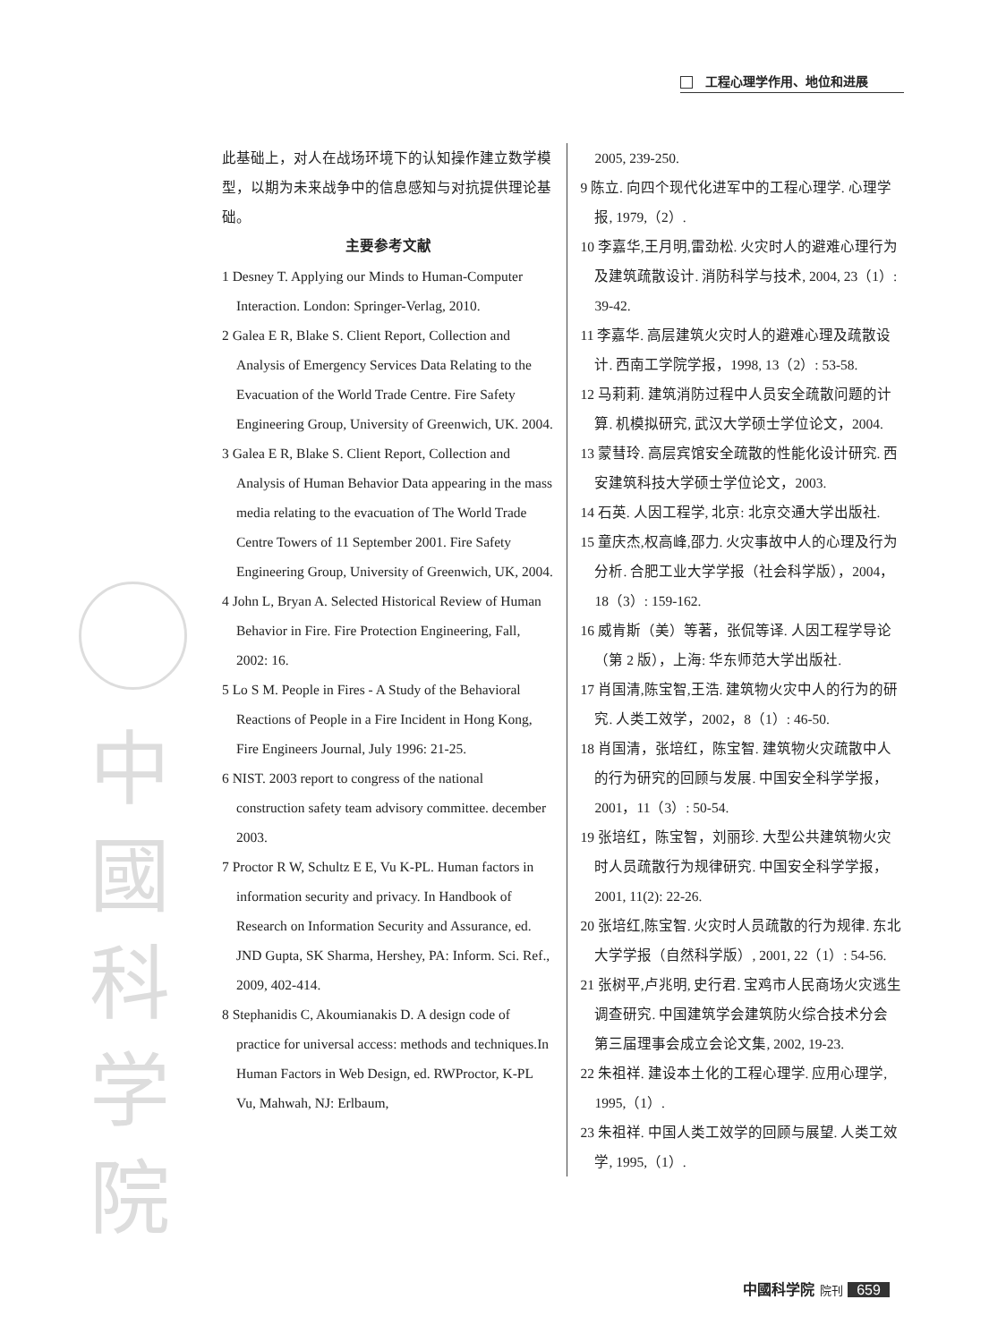工程心理学作用、地位和进展
中 國 科 学 院
此基础上，对人在战场环境下的认知操作建立数学模型，以期为未来战争中的信息感知与对抗提供理论基础。
主要参考文献
1 Desney T. Applying our Minds to Human-Computer Interaction. London: Springer-Verlag, 2010.
2 Galea E R, Blake S. Client Report, Collection and Analysis of Emergency Services Data Relating to the Evacuation of the World Trade Centre. Fire Safety Engineering Group, University of Greenwich, UK. 2004.
3 Galea E R, Blake S. Client Report, Collection and Analysis of Human Behavior Data appearing in the mass media relating to the evacuation of The World Trade Centre Towers of 11 September 2001. Fire Safety Engineering Group, University of Greenwich, UK, 2004.
4 John L, Bryan A. Selected Historical Review of Human Behavior in Fire. Fire Protection Engineering, Fall, 2002: 16.
5 Lo S M. People in Fires - A Study of the Behavioral Reactions of People in a Fire Incident in Hong Kong, Fire Engineers Journal, July 1996: 21-25.
6 NIST. 2003 report to congress of the national construction safety team advisory committee. december 2003.
7 Proctor R W, Schultz E E, Vu K-PL. Human factors in information security and privacy. In Handbook of Research on Information Security and Assurance, ed. JND Gupta, SK Sharma, Hershey, PA: Inform. Sci. Ref., 2009, 402-414.
8 Stephanidis C, Akoumianakis D. A design code of practice for universal access: methods and techniques.In Human Factors in Web Design, ed. RWProctor, K-PL Vu, Mahwah, NJ: Erlbaum,
2005, 239-250.
9 陈立. 向四个现代化进军中的工程心理学. 心理学报, 1979,（2）.
10 李嘉华,王月明,雷劲松. 火灾时人的避难心理行为及建筑疏散设计. 消防科学与技术, 2004, 23（1）: 39-42.
11 李嘉华. 高层建筑火灾时人的避难心理及疏散设计. 西南工学院学报，1998, 13（2）: 53-58.
12 马莉莉. 建筑消防过程中人员安全疏散问题的计算. 机模拟研究, 武汉大学硕士学位论文，2004.
13 蒙彗玲. 高层宾馆安全疏散的性能化设计研究. 西安建筑科技大学硕士学位论文，2003.
14 石英. 人因工程学, 北京: 北京交通大学出版社.
15 童庆杰,权高峰,邵力. 火灾事故中人的心理及行为分析. 合肥工业大学学报（社会科学版），2004，18（3）: 159-162.
16 威肯斯（美）等著，张侃等译. 人因工程学导论（第 2 版），上海: 华东师范大学出版社.
17 肖国清,陈宝智,王浩. 建筑物火灾中人的行为的研究. 人类工效学，2002，8（1）: 46-50.
18 肖国清，张培红，陈宝智. 建筑物火灾疏散中人的行为研究的回顾与发展. 中国安全科学学报，2001，11（3）: 50-54.
19 张培红，陈宝智，刘丽珍. 大型公共建筑物火灾时人员疏散行为规律研究. 中国安全科学学报，2001, 11(2): 22-26.
20 张培红,陈宝智. 火灾时人员疏散的行为规律. 东北大学学报（自然科学版）, 2001, 22（1）: 54-56.
21 张树平,卢兆明, 史行君. 宝鸡市人民商场火灾逃生调查研究. 中国建筑学会建筑防火综合技术分会第三届理事会成立会论文集, 2002, 19-23.
22 朱祖祥. 建设本土化的工程心理学. 应用心理学, 1995,（1）.
23 朱祖祥. 中国人类工效学的回顾与展望. 人类工效学, 1995,（1）.
中國科学院 院刊 659